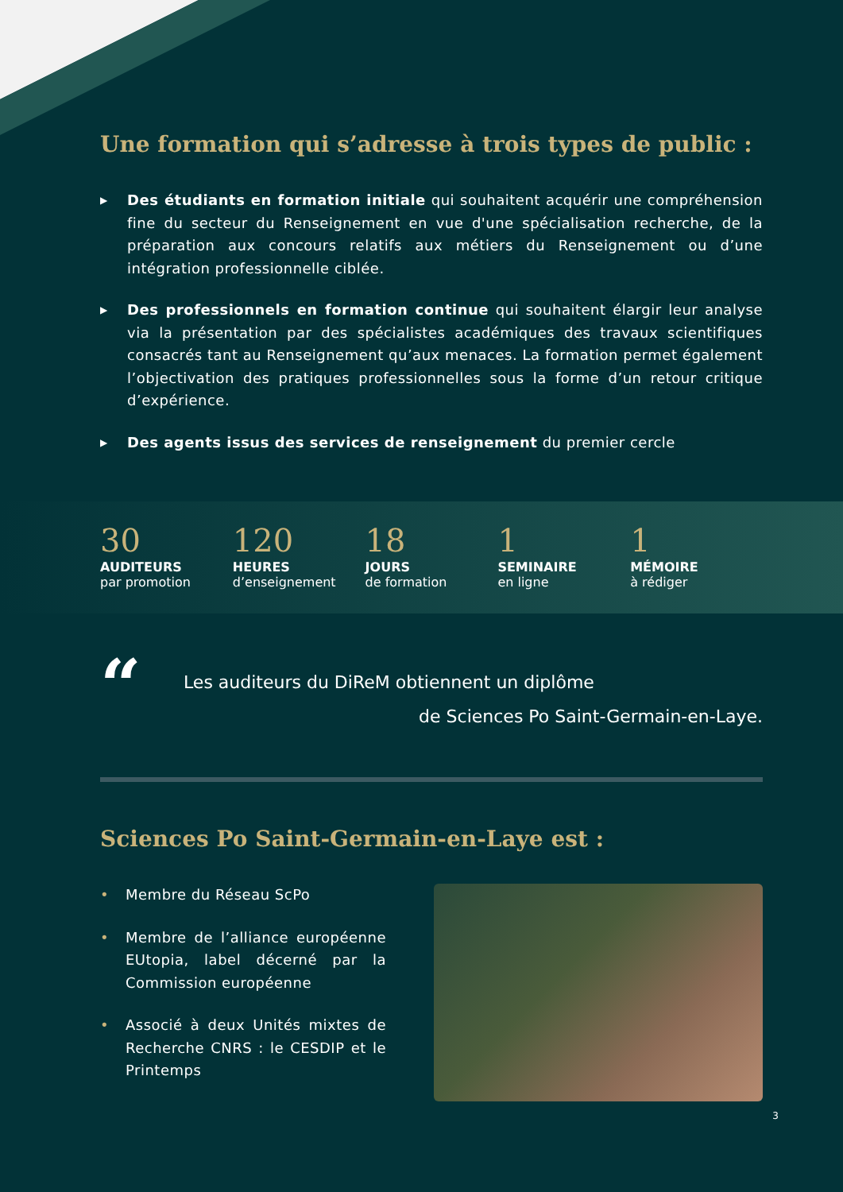Une formation qui s’adresse à trois types de public :
▶ Des étudiants en formation initiale qui souhaitent acquérir une compréhension fine du secteur du Renseignement en vue d'une spécialisation recherche, de la préparation aux concours relatifs aux métiers du Renseignement ou d’une intégration professionnelle ciblée.
▶ Des professionnels en formation continue qui souhaitent élargir leur analyse via la présentation par des spécialistes académiques des travaux scientifiques consacrés tant au Renseignement qu’aux menaces. La formation permet également l’objectivation des pratiques professionnelles sous la forme d’un retour critique d’expérience.
▶ Des agents issus des services de renseignement du premier cercle
30
AUDITEURS
par promotion
120
HEURES
d’enseignement
18
JOURS
de formation
1
SEMINAIRE
en ligne
1
MÉMOIRE
à rédiger
“
Les auditeurs du DiReM obtiennent un diplôme
de Sciences Po Saint-Germain-en-Laye.
Sciences Po Saint-Germain-en-Laye est :
• Membre du Réseau ScPo
• Membre de l’alliance européenne EUtopia, label décerné par la Commission européenne
• Associé à deux Unités mixtes de Recherche CNRS : le CESDIP et le Printemps
3